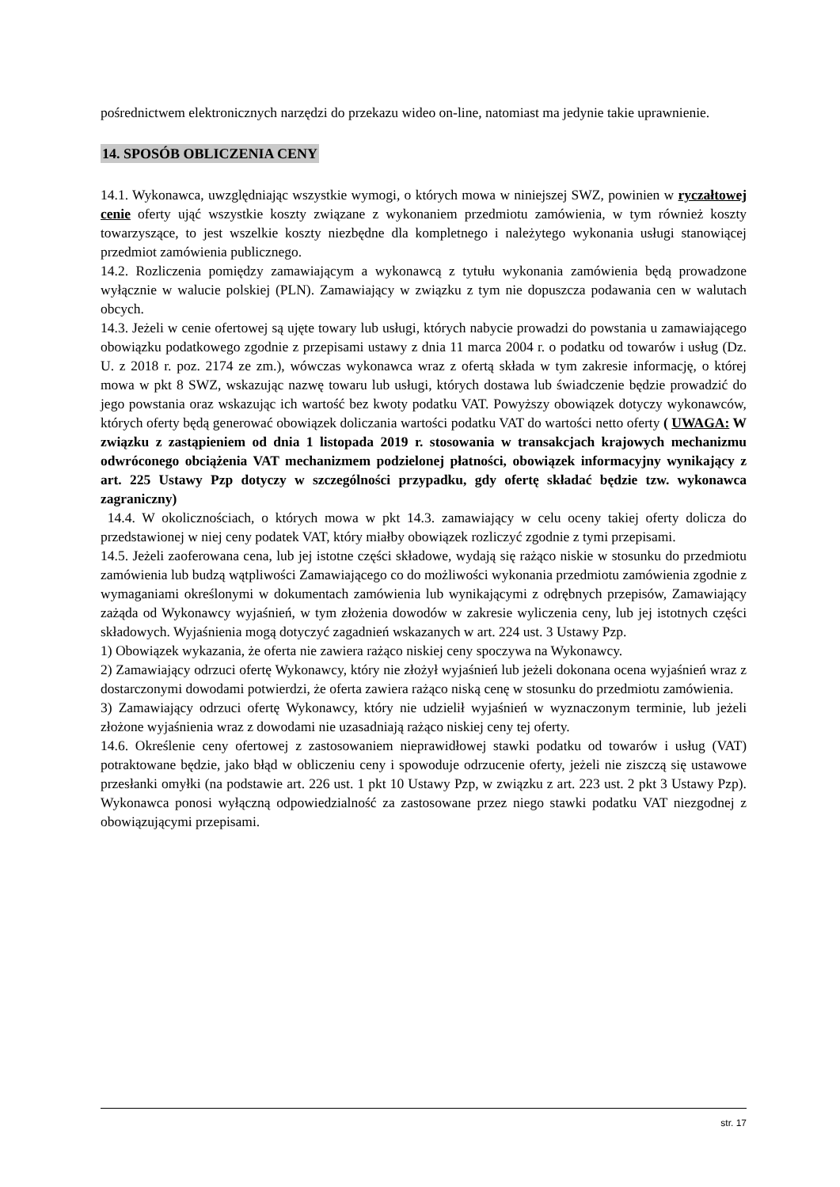pośrednictwem elektronicznych narzędzi do przekazu wideo on-line, natomiast ma jedynie takie uprawnienie.
14. SPOSÓB OBLICZENIA CENY
14.1. Wykonawca, uwzględniając wszystkie wymogi, o których mowa w niniejszej SWZ, powinien w ryczałtowej cenie oferty ująć wszystkie koszty związane z wykonaniem przedmiotu zamówienia, w tym również koszty towarzyszące, to jest wszelkie koszty niezbędne dla kompletnego i należytego wykonania usługi stanowiącej przedmiot zamówienia publicznego.
14.2. Rozliczenia pomiędzy zamawiającym a wykonawcą z tytułu wykonania zamówienia będą prowadzone wyłącznie w walucie polskiej (PLN). Zamawiający w związku z tym nie dopuszcza podawania cen w walutach obcych.
14.3. Jeżeli w cenie ofertowej są ujęte towary lub usługi, których nabycie prowadzi do powstania u zamawiającego obowiązku podatkowego zgodnie z przepisami ustawy z dnia 11 marca 2004 r. o podatku od towarów i usług (Dz. U. z 2018 r. poz. 2174 ze zm.), wówczas wykonawca wraz z ofertą składa w tym zakresie informację, o której mowa w pkt 8 SWZ, wskazując nazwę towaru lub usługi, których dostawa lub świadczenie będzie prowadzić do jego powstania oraz wskazując ich wartość bez kwoty podatku VAT. Powyższy obowiązek dotyczy wykonawców, których oferty będą generować obowiązek doliczania wartości podatku VAT do wartości netto oferty ( UWAGA: W związku z zastąpieniem od dnia 1 listopada 2019 r. stosowania w transakcjach krajowych mechanizmu odwróconego obciążenia VAT mechanizmem podzielonej płatności, obowiązek informacyjny wynikający z art. 225 Ustawy Pzp dotyczy w szczególności przypadku, gdy ofertę składać będzie tzw. wykonawca zagraniczny)
14.4. W okolicznościach, o których mowa w pkt 14.3. zamawiający w celu oceny takiej oferty dolicza do przedstawionej w niej ceny podatek VAT, który miałby obowiązek rozliczyć zgodnie z tymi przepisami.
14.5. Jeżeli zaoferowana cena, lub jej istotne części składowe, wydają się rażąco niskie w stosunku do przedmiotu zamówienia lub budzą wątpliwości Zamawiającego co do możliwości wykonania przedmiotu zamówienia zgodnie z wymaganiami określonymi w dokumentach zamówienia lub wynikającymi z odrębnych przepisów, Zamawiający zażąda od Wykonawcy wyjaśnień, w tym złożenia dowodów w zakresie wyliczenia ceny, lub jej istotnych części składowych. Wyjaśnienia mogą dotyczyć zagadnień wskazanych w art. 224 ust. 3 Ustawy Pzp.
1) Obowiązek wykazania, że oferta nie zawiera rażąco niskiej ceny spoczywa na Wykonawcy.
2) Zamawiający odrzuci ofertę Wykonawcy, który nie złożył wyjaśnień lub jeżeli dokonana ocena wyjaśnień wraz z dostarczonymi dowodami potwierdzi, że oferta zawiera rażąco niską cenę w stosunku do przedmiotu zamówienia.
3) Zamawiający odrzuci ofertę Wykonawcy, który nie udzielił wyjaśnień w wyznaczonym terminie, lub jeżeli złożone wyjaśnienia wraz z dowodami nie uzasadniają rażąco niskiej ceny tej oferty.
14.6. Określenie ceny ofertowej z zastosowaniem nieprawidłowej stawki podatku od towarów i usług (VAT) potraktowane będzie, jako błąd w obliczeniu ceny i spowoduje odrzucenie oferty, jeżeli nie ziszczą się ustawowe przesłanki omyłki (na podstawie art. 226 ust. 1 pkt 10 Ustawy Pzp, w związku z art. 223 ust. 2 pkt 3 Ustawy Pzp). Wykonawca ponosi wyłączną odpowiedzialność za zastosowane przez niego stawki podatku VAT niezgodnej z obowiązującymi przepisami.
str. 17